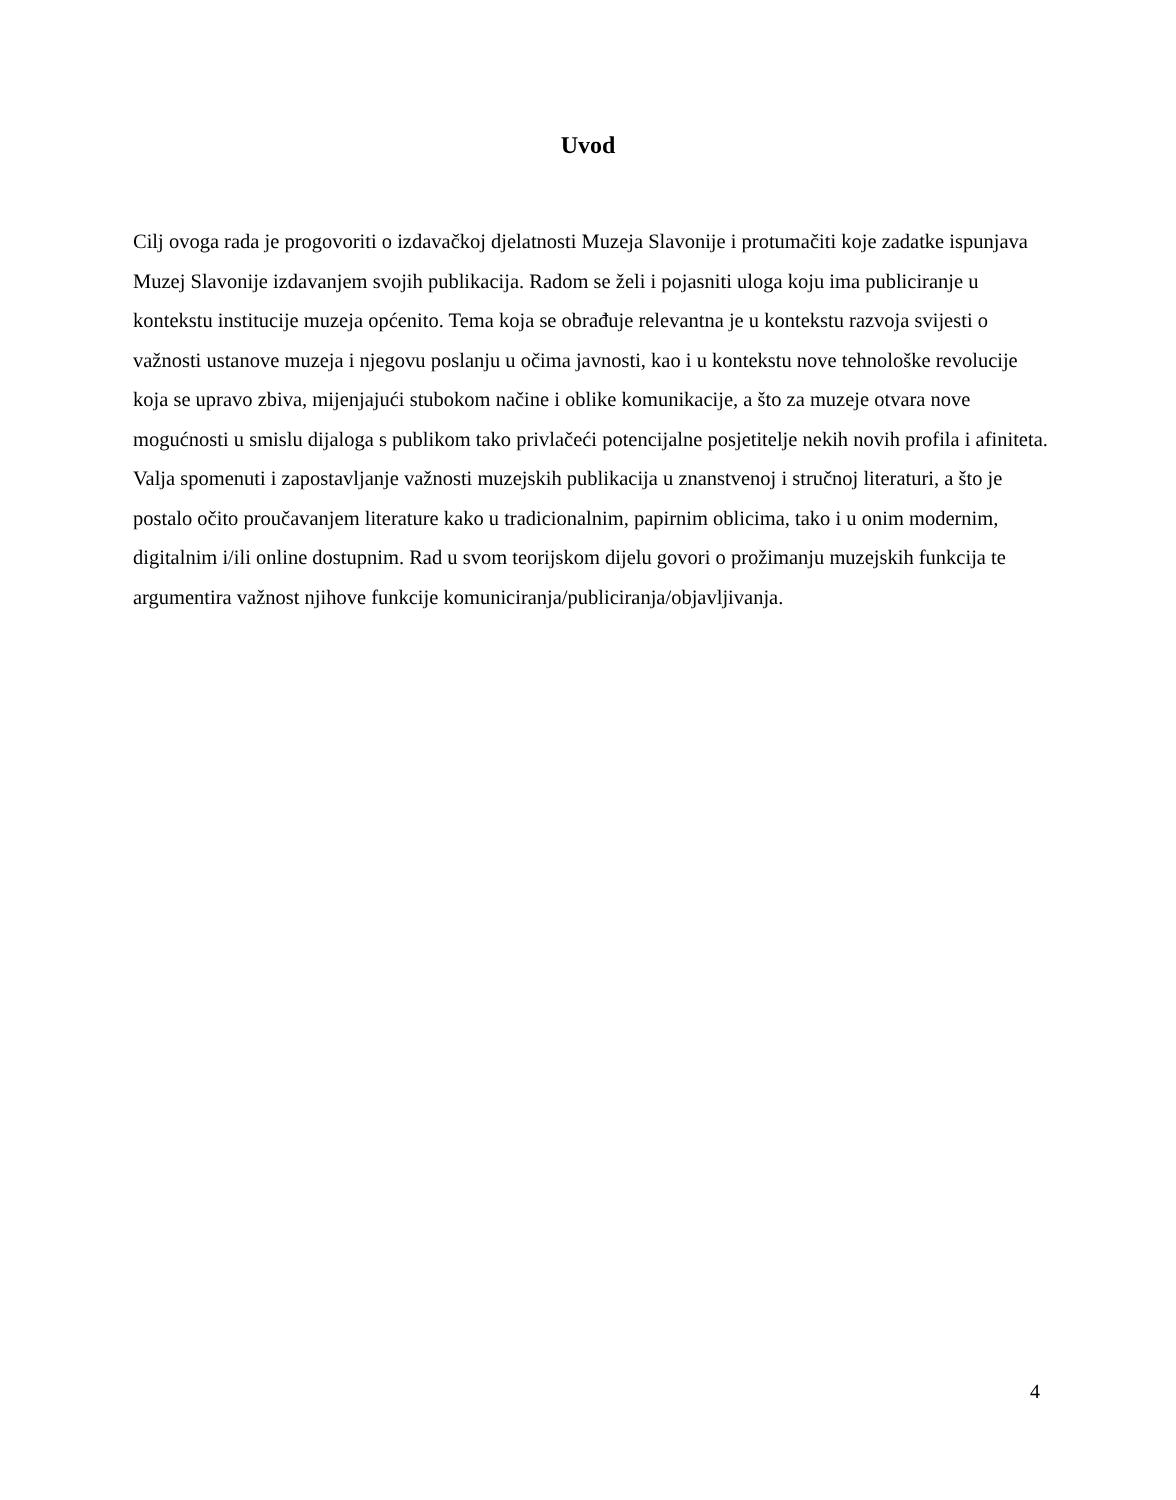Uvod
Cilj ovoga rada je progovoriti o izdavačkoj djelatnosti Muzeja Slavonije i protumačiti koje zadatke ispunjava Muzej Slavonije izdavanjem svojih publikacija. Radom se želi i pojasniti uloga koju ima publiciranje u kontekstu institucije muzeja općenito. Tema koja se obrađuje relevantna je u kontekstu razvoja svijesti o važnosti ustanove muzeja i njegovu poslanju u očima javnosti, kao i u kontekstu nove tehnološke revolucije koja se upravo zbiva, mijenjajući stubokom načine i oblike komunikacije, a što za muzeje otvara nove mogućnosti u smislu dijaloga s publikom tako privlačeći potencijalne posjetitelje nekih novih profila i afiniteta. Valja spomenuti i zapostavljanje važnosti muzejskih publikacija u znanstvenoj i stručnoj literaturi, a što je postalo očito proučavanjem literature kako u tradicionalnim, papirnim oblicima, tako i u onim modernim, digitalnim i/ili online dostupnim. Rad u svom teorijskom dijelu govori o prožimanju muzejskih funkcija te argumentira važnost njihove funkcije komuniciranja/publiciranja/objavljivanja.
4